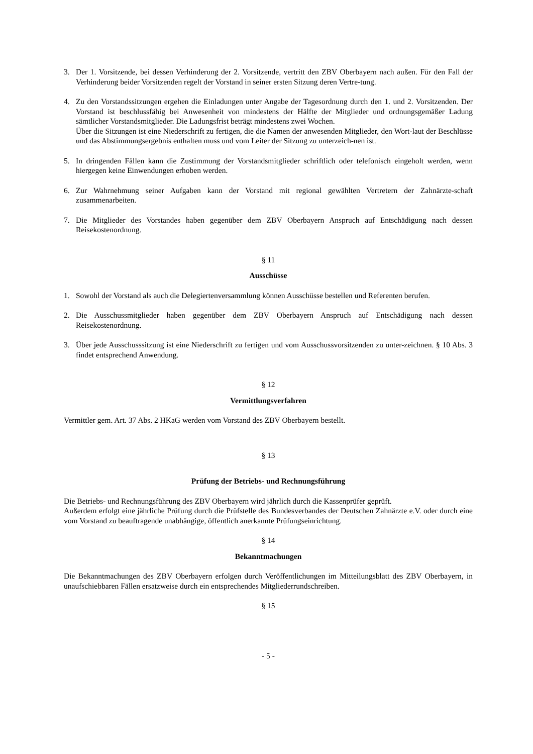3. Der 1. Vorsitzende, bei dessen Verhinderung der 2. Vorsitzende, vertritt den ZBV Oberbayern nach außen. Für den Fall der Verhinderung beider Vorsitzenden regelt der Vorstand in seiner ersten Sitzung deren Vertre-tung.
4. Zu den Vorstandssitzungen ergehen die Einladungen unter Angabe der Tagesordnung durch den 1. und 2. Vorsitzenden. Der Vorstand ist beschlussfähig bei Anwesenheit von mindestens der Hälfte der Mitglieder und ordnungsgemäßer Ladung sämtlicher Vorstandsmitglieder. Die Ladungsfrist beträgt mindestens zwei Wochen.
Über die Sitzungen ist eine Niederschrift zu fertigen, die die Namen der anwesenden Mitglieder, den Wort-laut der Beschlüsse und das Abstimmungsergebnis enthalten muss und vom Leiter der Sitzung zu unterzeich-nen ist.
5. In dringenden Fällen kann die Zustimmung der Vorstandsmitglieder schriftlich oder telefonisch eingeholt werden, wenn hiergegen keine Einwendungen erhoben werden.
6. Zur Wahrnehmung seiner Aufgaben kann der Vorstand mit regional gewählten Vertretern der Zahnärzte-schaft zusammenarbeiten.
7. Die Mitglieder des Vorstandes haben gegenüber dem ZBV Oberbayern Anspruch auf Entschädigung nach dessen Reisekostenordnung.
§ 11
Ausschüsse
1. Sowohl der Vorstand als auch die Delegiertenversammlung können Ausschüsse bestellen und Referenten berufen.
2. Die Ausschussmitglieder haben gegenüber dem ZBV Oberbayern Anspruch auf Entschädigung nach dessen Reisekostenordnung.
3. Über jede Ausschusssitzung ist eine Niederschrift zu fertigen und vom Ausschussvorsitzenden zu unter-zeichnen. § 10 Abs. 3 findet entsprechend Anwendung.
§ 12
Vermittlungsverfahren
Vermittler gem. Art. 37 Abs. 2 HKaG werden vom Vorstand des ZBV Oberbayern bestellt.
§ 13
Prüfung der Betriebs- und Rechnungsführung
Die Betriebs- und Rechnungsführung des ZBV Oberbayern wird jährlich durch die Kassenprüfer geprüft.
Außerdem erfolgt eine jährliche Prüfung durch die Prüfstelle des Bundesverbandes der Deutschen Zahnärzte e.V. oder durch eine vom Vorstand zu beauftragende unabhängige, öffentlich anerkannte Prüfungseinrichtung.
§ 14
Bekanntmachungen
Die Bekanntmachungen des ZBV Oberbayern erfolgen durch Veröffentlichungen im Mitteilungsblatt des ZBV Oberbayern, in unaufschiebbaren Fällen ersatzweise durch ein entsprechendes Mitgliederrundschreiben.
§ 15
- 5 -